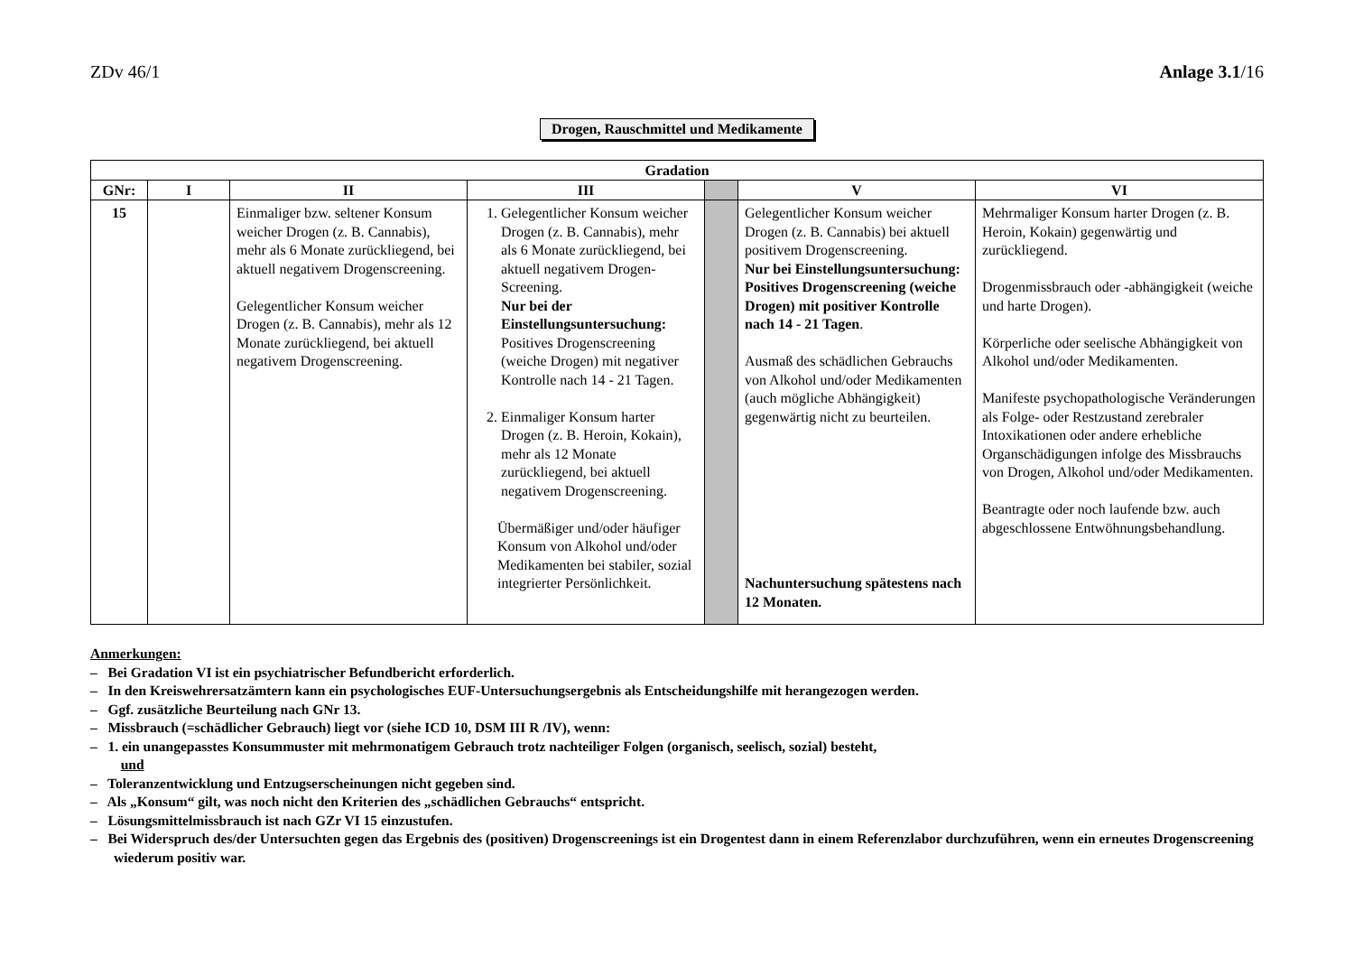ZDv 46/1 Anlage 3.1/16
Drogen, Rauschmittel und Medikamente
| Gradation | | | | | | |
| --- | --- | --- | --- | --- | --- | --- |
| GNr: | I | II | III | | V | VI |
| 15 | | Einmaliger bzw. seltener Konsum weicher Drogen (z. B. Cannabis), mehr als 6 Monate zurückliegend, bei aktuell negativem Drogenscreening. Gelegentlicher Konsum weicher Drogen (z. B. Cannabis), mehr als 12 Monate zurückliegend, bei aktuell negativem Drogenscreening. | 1. Gelegentlicher Konsum weicher Drogen (z. B. Cannabis), mehr als 6 Monate zurückliegend, bei aktuell negativem Drogen-Screening. Nur bei der Einstellungsuntersuchung: Positives Drogenscreening (weiche Drogen) mit negativer Kontrolle nach 14 - 21 Tagen. 2. Einmaliger Konsum harter Drogen (z. B. Heroin, Kokain), mehr als 12 Monate zurückliegend, bei aktuell negativem Drogenscreening. Übermäßiger und/oder häufiger Konsum von Alkohol und/oder Medikamenten bei stabiler, sozial integrierter Persönlichkeit. | | Gelegentlicher Konsum weicher Drogen (z. B. Cannabis) bei aktuell positivem Drogenscreening. Nur bei Einstellungsuntersuchung: Positives Drogenscreening (weiche Drogen) mit positiver Kontrolle nach 14 - 21 Tagen . Ausmaß des schädlichen Gebrauchs von Alkohol und/oder Medikamenten (auch mögliche Abhängigkeit) gegenwärtig nicht zu beurteilen. Nachuntersuchung spätestens nach 12 Monaten. | Mehrmaliger Konsum harter Drogen (z. B. Heroin, Kokain) gegenwärtig und zurückliegend. Drogenmissbrauch oder -abhängigkeit (weiche und harte Drogen). Körperliche oder seelische Abhängigkeit von Alkohol und/oder Medikamenten. Manifeste psychopathologische Veränderungen als Folge- oder Restzustand zerebraler Intoxikationen oder andere erhebliche Organschädigungen infolge des Missbrauchs von Drogen, Alkohol und/oder Medikamenten. Beantragte oder noch laufende bzw. auch abgeschlossene Entwöhnungsbehandlung. |
Anmerkungen:
– Bei Gradation VI ist ein psychiatrischer Befundbericht erforderlich.
– In den Kreiswehrersatzämtern kann ein psychologisches EUF-Untersuchungsergebnis als Entscheidungshilfe mit herangezogen werden.
– Ggf. zusätzliche Beurteilung nach GNr 13.
– Missbrauch (=schädlicher Gebrauch) liegt vor (siehe ICD 10, DSM III R /IV), wenn:
– 1. ein unangepasstes Konsummuster mit mehrmonatigem Gebrauch trotz nachteiliger Folgen (organisch, seelisch, sozial) besteht,
und
– Toleranzentwicklung und Entzugserscheinungen nicht gegeben sind.
– Als „Konsum“ gilt, was noch nicht den Kriterien des „schädlichen Gebrauchs“ entspricht.
– Lösungsmittelmissbrauch ist nach GZr VI 15 einzustufen.
– Bei Widerspruch des/der Untersuchten gegen das Ergebnis des (positiven) Drogenscreenings ist ein Drogentest dann in einem Referenzlabor durchzuführen, wenn ein erneutes Drogenscreening wiederum positiv war.